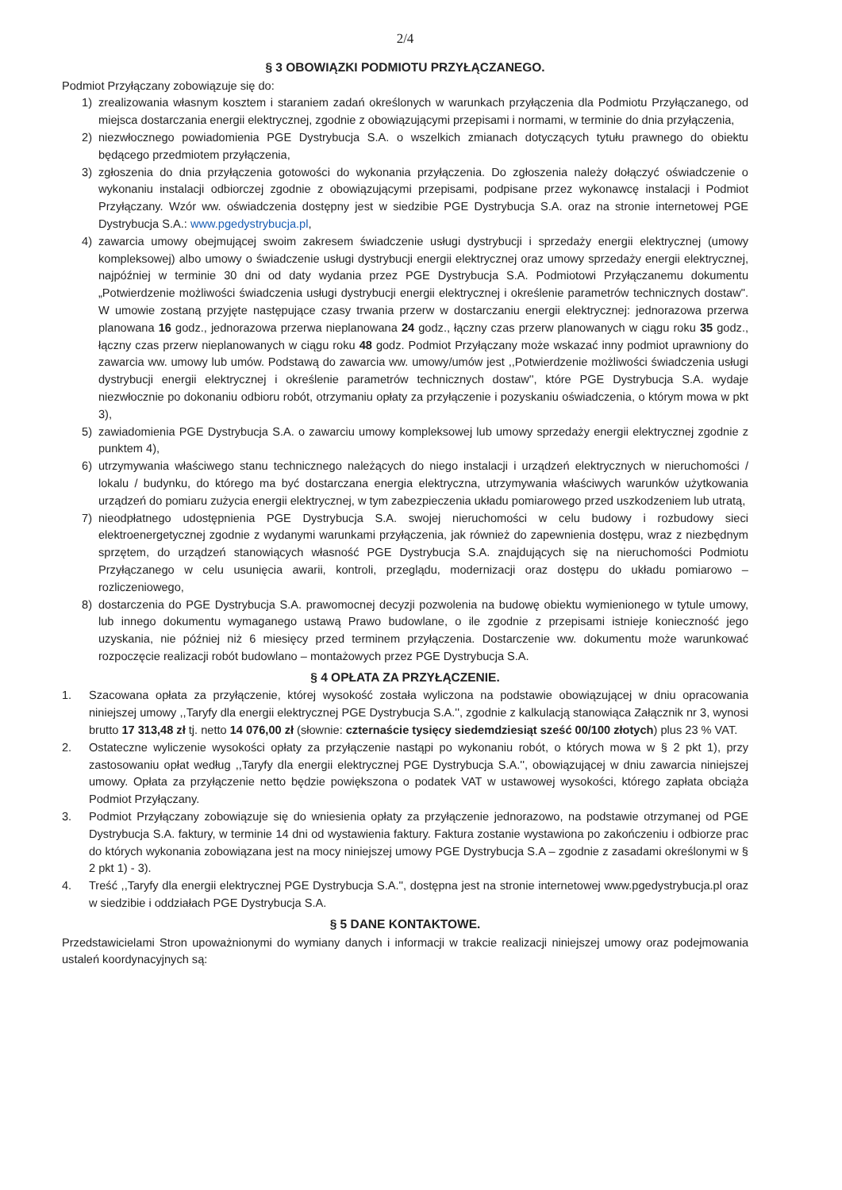2/4
§ 3 OBOWIĄZKI PODMIOTU PRZYŁĄCZANEGO.
Podmiot Przyłączany zobowiązuje się do:
1) zrealizowania własnym kosztem i staraniem zadań określonych w warunkach przyłączenia dla Podmiotu Przyłączanego, od miejsca dostarczania energii elektrycznej, zgodnie z obowiązującymi przepisami i normami, w terminie do dnia przyłączenia,
2) niezwłocznego powiadomienia PGE Dystrybucja S.A. o wszelkich zmianach dotyczących tytułu prawnego do obiektu będącego przedmiotem przyłączenia,
3) zgłoszenia do dnia przyłączenia gotowości do wykonania przyłączenia. Do zgłoszenia należy dołączyć oświadczenie o wykonaniu instalacji odbiorczej zgodnie z obowiązującymi przepisami, podpisane przez wykonawcę instalacji i Podmiot Przyłączany. Wzór ww. oświadczenia dostępny jest w siedzibie PGE Dystrybucja S.A. oraz na stronie internetowej PGE Dystrybucja S.A.: www.pgedystrybucja.pl,
4) zawarcia umowy obejmującej swoim zakresem świadczenie usługi dystrybucji i sprzedaży energii elektrycznej (umowy kompleksowej) albo umowy o świadczenie usługi dystrybucji energii elektrycznej oraz umowy sprzedaży energii elektrycznej, najpóźniej w terminie 30 dni od daty wydania przez PGE Dystrybucja S.A. Podmiotowi Przyłączanemu dokumentu „Potwierdzenie możliwości świadczenia usługi dystrybucji energii elektrycznej i określenie parametrów technicznych dostaw". W umowie zostaną przyjęte następujące czasy trwania przerw w dostarczaniu energii elektrycznej: jednorazowa przerwa planowana 16 godz., jednorazowa przerwa nieplanowana 24 godz., łączny czas przerw planowanych w ciągu roku 35 godz., łączny czas przerw nieplanowanych w ciągu roku 48 godz. Podmiot Przyłączany może wskazać inny podmiot uprawniony do zawarcia ww. umowy lub umów. Podstawą do zawarcia ww. umowy/umów jest ,,Potwierdzenie możliwości świadczenia usługi dystrybucji energii elektrycznej i określenie parametrów technicznych dostaw'', które PGE Dystrybucja S.A. wydaje niezwłocznie po dokonaniu odbioru robót, otrzymaniu opłaty za przyłączenie i pozyskaniu oświadczenia, o którym mowa w pkt 3),
5) zawiadomienia PGE Dystrybucja S.A. o zawarciu umowy kompleksowej lub umowy sprzedaży energii elektrycznej zgodnie z punktem 4),
6) utrzymywania właściwego stanu technicznego należących do niego instalacji i urządzeń elektrycznych w nieruchomości / lokalu / budynku, do którego ma być dostarczana energia elektryczna, utrzymywania właściwych warunków użytkowania urządzeń do pomiaru zużycia energii elektrycznej, w tym zabezpieczenia układu pomiarowego przed uszkodzeniem lub utratą,
7) nieodpłatnego udostępnienia PGE Dystrybucja S.A. swojej nieruchomości w celu budowy i rozbudowy sieci elektroenergetycznej zgodnie z wydanymi warunkami przyłączenia, jak również do zapewnienia dostępu, wraz z niezbędnym sprzętem, do urządzeń stanowiących własność PGE Dystrybucja S.A. znajdujących się na nieruchomości Podmiotu Przyłączanego w celu usunięcia awarii, kontroli, przeglądu, modernizacji oraz dostępu do układu pomiarowo – rozliczeniowego,
8) dostarczenia do PGE Dystrybucja S.A. prawomocnej decyzji pozwolenia na budowę obiektu wymienionego w tytule umowy, lub innego dokumentu wymaganego ustawą Prawo budowlane, o ile zgodnie z przepisami istnieje konieczność jego uzyskania, nie później niż 6 miesięcy przed terminem przyłączenia. Dostarczenie ww. dokumentu może warunkować rozpoczęcie realizacji robót budowlano – montażowych przez PGE Dystrybucja S.A.
§ 4 OPŁATA ZA PRZYŁĄCZENIE.
1. Szacowana opłata za przyłączenie, której wysokość została wyliczona na podstawie obowiązującej w dniu opracowania niniejszej umowy ,,Taryfy dla energii elektrycznej PGE Dystrybucja S.A.'', zgodnie z kalkulacją stanowiąca Załącznik nr 3, wynosi brutto 17 313,48 zł tj. netto 14 076,00 zł (słownie: czternaście tysięcy siedemdziesiąt sześć 00/100 złotych) plus 23 % VAT.
2. Ostateczne wyliczenie wysokości opłaty za przyłączenie nastąpi po wykonaniu robót, o których mowa w § 2 pkt 1), przy zastosowaniu opłat według ,,Taryfy dla energii elektrycznej PGE Dystrybucja S.A.'', obowiązującej w dniu zawarcia niniejszej umowy. Opłata za przyłączenie netto będzie powiększona o podatek VAT w ustawowej wysokości, którego zapłata obciąża Podmiot Przyłączany.
3. Podmiot Przyłączany zobowiązuje się do wniesienia opłaty za przyłączenie jednorazowo, na podstawie otrzymanej od PGE Dystrybucja S.A. faktury, w terminie 14 dni od wystawienia faktury. Faktura zostanie wystawiona po zakończeniu i odbiorze prac do których wykonania zobowiązana jest na mocy niniejszej umowy PGE Dystrybucja S.A – zgodnie z zasadami określonymi w § 2 pkt 1) - 3).
4. Treść ,,Taryfy dla energii elektrycznej PGE Dystrybucja S.A.'', dostępna jest na stronie internetowej www.pgedystrybucja.pl oraz w siedzibie i oddziałach PGE Dystrybucja S.A.
§ 5 DANE KONTAKTOWE.
Przedstawicielami Stron upoważnionymi do wymiany danych i informacji w trakcie realizacji niniejszej umowy oraz podejmowania ustaleń koordynacyjnych są: